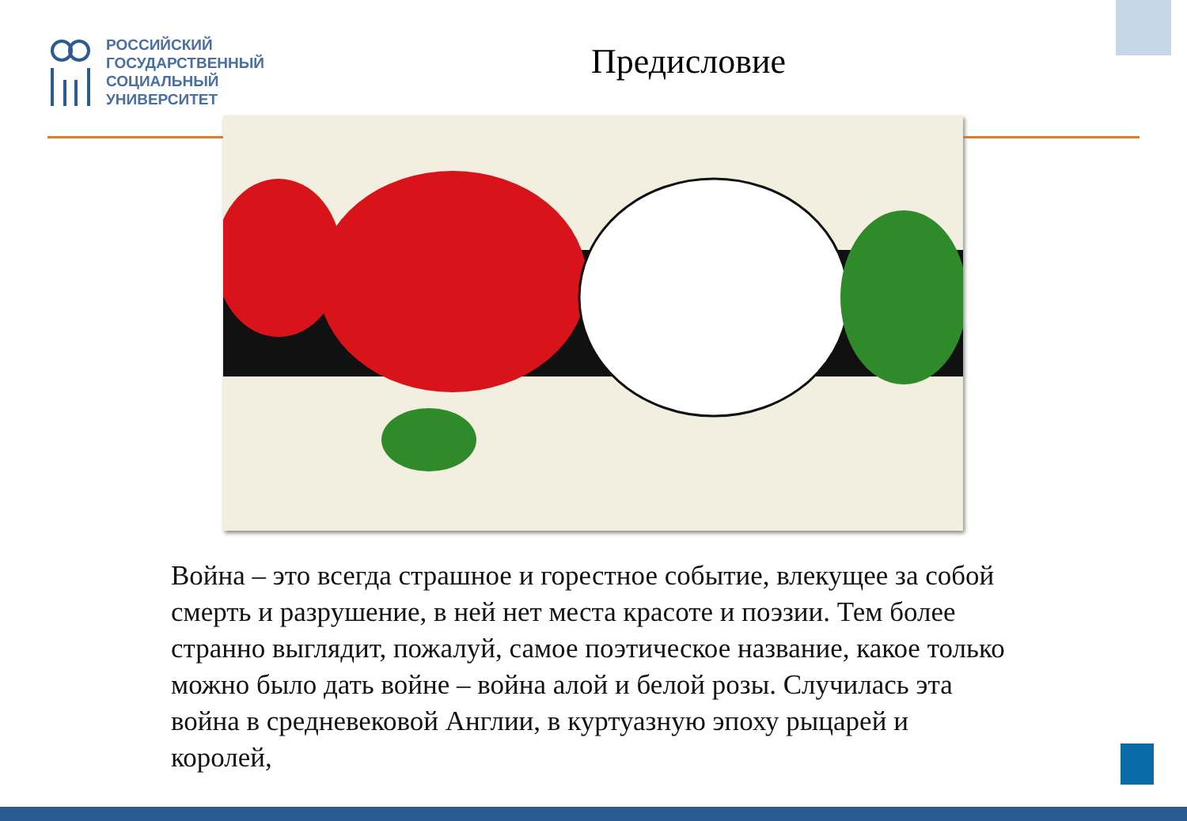РОССИЙСКИЙ
ГОСУДАРСТВЕННЫЙ
СОЦИАЛЬНЫЙ
УНИВЕРСИТЕТ
Предисловие
Война – это всегда страшное и горестное событие, влекущее за собой смерть и разрушение, в ней нет места красоте и поэзии. Тем более странно выглядит, пожалуй, самое поэтическое название, какое только можно было дать войне – война алой и белой розы. Случилась эта война в средневековой Англии, в куртуазную эпоху рыцарей и королей,